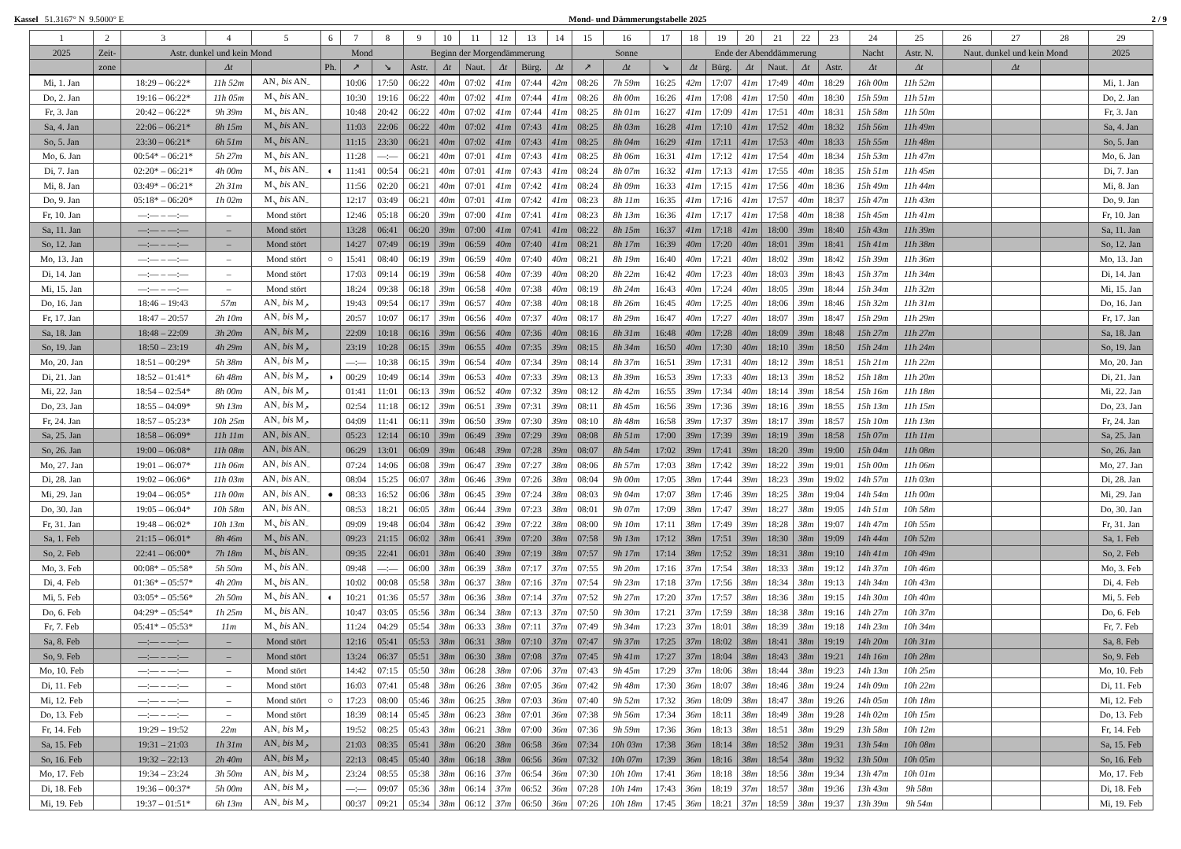Kassel 51.3167° N 9.5000° E Mond- und Dämmerungstabelle 2025 2 / 9
| 1 | 2 | 3 | 4 | 5 | 6 | 7 | 8 | 9 | 10 | 11 | 12 | 13 | 14 | 15 | 16 | 17 | 18 | 19 | 20 | 21 | 22 | 23 | 24 | 25 | 26 | 27 | 28 | 29 |
| --- | --- | --- | --- | --- | --- | --- | --- | --- | --- | --- | --- | --- | --- | --- | --- | --- | --- | --- | --- | --- | --- | --- | --- | --- | --- | --- | --- | --- |
| 2025 | Zeit- | Astr. dunkel und kein Mond | | | Mond | | | Beginn der Morgendämmerung | | | | | | Sonne | | | Ende der Abenddämmerung | | | | | | Nacht | Astr. N. | Naut. dunkel und kein Mond | | | 2025 |
| | zone | | Δt | | Ph. | ↗ | ↘ | Astr. | Δt | Naut. | Δt | Bürg. | Δt | ↗ | Δt | ↘ | Δt | Bürg. | Δt | Naut. | Δt | Astr. | Δt | Δt | | Δt | | |
| Mi, 1. Jan | | 18:29 – 06:22* | 11h 52m | AN<sub>+</sub> bis AN<sub>−</sub> | | 10:06 | 17:50 | 06:22 | 40m | 07:02 | 41m | 07:44 | 42m | 08:26 | 7h 59m | 16:25 | 42m | 17:07 | 41m | 17:49 | 40m | 18:29 | 16h 00m | 11h 52m | | | | Mi, 1. Jan |
| Do, 2. Jan | | 19:16 – 06:22* | 11h 05m | M<sub>↘</sub> bis AN<sub>−</sub> | | 10:30 | 19:16 | 06:22 | 40m | 07:02 | 41m | 07:44 | 41m | 08:26 | 8h 00m | 16:26 | 41m | 17:08 | 41m | 17:50 | 40m | 18:30 | 15h 59m | 11h 51m | | | | Do, 2. Jan |
| Fr, 3. Jan | | 20:42 – 06:22* | 9h 39m | M<sub>↘</sub> bis AN<sub>−</sub> | | 10:48 | 20:42 | 06:22 | 40m | 07:02 | 41m | 07:44 | 41m | 08:25 | 8h 01m | 16:27 | 41m | 17:09 | 41m | 17:51 | 40m | 18:31 | 15h 58m | 11h 50m | | | | Fr, 3. Jan |
| Sa, 4. Jan | | 22:06 – 06:21* | 8h 15m | M<sub>↘</sub> bis AN<sub>−</sub> | | 11:03 | 22:06 | 06:22 | 40m | 07:02 | 41m | 07:43 | 41m | 08:25 | 8h 03m | 16:28 | 41m | 17:10 | 41m | 17:52 | 40m | 18:32 | 15h 56m | 11h 49m | | | | Sa, 4. Jan |
| So, 5. Jan | | 23:30 – 06:21* | 6h 51m | M<sub>↘</sub> bis AN<sub>−</sub> | | 11:15 | 23:30 | 06:21 | 40m | 07:02 | 41m | 07:43 | 41m | 08:25 | 8h 04m | 16:29 | 41m | 17:11 | 41m | 17:53 | 40m | 18:33 | 15h 55m | 11h 48m | | | | So, 5. Jan |
| Mo, 6. Jan | | 00:54* – 06:21* | 5h 27m | M<sub>↘</sub> bis AN<sub>−</sub> | | 11:28 | —:— | 06:21 | 40m | 07:01 | 41m | 07:43 | 41m | 08:25 | 8h 06m | 16:31 | 41m | 17:12 | 41m | 17:54 | 40m | 18:34 | 15h 53m | 11h 47m | | | | Mo, 6. Jan |
| Di, 7. Jan | | 02:20* – 06:21* | 4h 00m | M<sub>↘</sub> bis AN<sub>−</sub> | ◐ | 11:41 | 00:54 | 06:21 | 40m | 07:01 | 41m | 07:43 | 41m | 08:24 | 8h 07m | 16:32 | 41m | 17:13 | 41m | 17:55 | 40m | 18:35 | 15h 51m | 11h 45m | | | | Di, 7. Jan |
| Mi, 8. Jan | | 03:49* – 06:21* | 2h 31m | M<sub>↘</sub> bis AN<sub>−</sub> | | 11:56 | 02:20 | 06:21 | 40m | 07:01 | 41m | 07:42 | 41m | 08:24 | 8h 09m | 16:33 | 41m | 17:15 | 41m | 17:56 | 40m | 18:36 | 15h 49m | 11h 44m | | | | Mi, 8. Jan |
| Do, 9. Jan | | 05:18* – 06:20* | 1h 02m | M<sub>↘</sub> bis AN<sub>−</sub> | | 12:17 | 03:49 | 06:21 | 40m | 07:01 | 41m | 07:42 | 41m | 08:23 | 8h 11m | 16:35 | 41m | 17:16 | 41m | 17:57 | 40m | 18:37 | 15h 47m | 11h 43m | | | | Do, 9. Jan |
| Fr, 10. Jan | | —:— – —:— | – | Mond stört | | 12:46 | 05:18 | 06:20 | 39m | 07:00 | 41m | 07:41 | 41m | 08:23 | 8h 13m | 16:36 | 41m | 17:17 | 41m | 17:58 | 40m | 18:38 | 15h 45m | 11h 41m | | | | Fr, 10. Jan |
| Sa, 11. Jan | | —:— – —:— | – | Mond stört | | 13:28 | 06:41 | 06:20 | 39m | 07:00 | 41m | 07:41 | 41m | 08:22 | 8h 15m | 16:37 | 41m | 17:18 | 41m | 18:00 | 39m | 18:40 | 15h 43m | 11h 39m | | | | Sa, 11. Jan |
| So, 12. Jan | | —:— – —:— | – | Mond stört | | 14:27 | 07:49 | 06:19 | 39m | 06:59 | 40m | 07:40 | 41m | 08:21 | 8h 17m | 16:39 | 40m | 17:20 | 40m | 18:01 | 39m | 18:41 | 15h 41m | 11h 38m | | | | So, 12. Jan |
| Mo, 13. Jan | | —:— – —:— | – | Mond stört | ○ | 15:41 | 08:40 | 06:19 | 39m | 06:59 | 40m | 07:40 | 40m | 08:21 | 8h 19m | 16:40 | 40m | 17:21 | 40m | 18:02 | 39m | 18:42 | 15h 39m | 11h 36m | | | | Mo, 13. Jan |
| Di, 14. Jan | | —:— – —:— | – | Mond stört | | 17:03 | 09:14 | 06:19 | 39m | 06:58 | 40m | 07:39 | 40m | 08:20 | 8h 22m | 16:42 | 40m | 17:23 | 40m | 18:03 | 39m | 18:43 | 15h 37m | 11h 34m | | | | Di, 14. Jan |
| Mi, 15. Jan | | —:— – —:— | – | Mond stört | | 18:24 | 09:38 | 06:18 | 39m | 06:58 | 40m | 07:38 | 40m | 08:19 | 8h 24m | 16:43 | 40m | 17:24 | 40m | 18:05 | 39m | 18:44 | 15h 34m | 11h 32m | | | | Mi, 15. Jan |
| Do, 16. Jan | | 18:46 – 19:43 | 57m | AN<sub>+</sub> bis M<sub>↗</sub> | | 19:43 | 09:54 | 06:17 | 39m | 06:57 | 40m | 07:38 | 40m | 08:18 | 8h 26m | 16:45 | 40m | 17:25 | 40m | 18:06 | 39m | 18:46 | 15h 32m | 11h 31m | | | | Do, 16. Jan |
| Fr, 17. Jan | | 18:47 – 20:57 | 2h 10m | AN<sub>+</sub> bis M<sub>↗</sub> | | 20:57 | 10:07 | 06:17 | 39m | 06:56 | 40m | 07:37 | 40m | 08:17 | 8h 29m | 16:47 | 40m | 17:27 | 40m | 18:07 | 39m | 18:47 | 15h 29m | 11h 29m | | | | Fr, 17. Jan |
| Sa, 18. Jan | | 18:48 – 22:09 | 3h 20m | AN<sub>+</sub> bis M<sub>↗</sub> | | 22:09 | 10:18 | 06:16 | 39m | 06:56 | 40m | 07:36 | 40m | 08:16 | 8h 31m | 16:48 | 40m | 17:28 | 40m | 18:09 | 39m | 18:48 | 15h 27m | 11h 27m | | | | Sa, 18. Jan |
| So, 19. Jan | | 18:50 – 23:19 | 4h 29m | AN<sub>+</sub> bis M<sub>↗</sub> | | 23:19 | 10:28 | 06:15 | 39m | 06:55 | 40m | 07:35 | 39m | 08:15 | 8h 34m | 16:50 | 40m | 17:30 | 40m | 18:10 | 39m | 18:50 | 15h 24m | 11h 24m | | | | So, 19. Jan |
| Mo, 20. Jan | | 18:51 – 00:29* | 5h 38m | AN<sub>+</sub> bis M<sub>↗</sub> | | —:— | 10:38 | 06:15 | 39m | 06:54 | 40m | 07:34 | 39m | 08:14 | 8h 37m | 16:51 | 39m | 17:31 | 40m | 18:12 | 39m | 18:51 | 15h 21m | 11h 22m | | | | Mo, 20. Jan |
| Di, 21. Jan | | 18:52 – 01:41* | 6h 48m | AN<sub>+</sub> bis M<sub>↗</sub> | ◑ | 00:29 | 10:49 | 06:14 | 39m | 06:53 | 40m | 07:33 | 39m | 08:13 | 8h 39m | 16:53 | 39m | 17:33 | 40m | 18:13 | 39m | 18:52 | 15h 18m | 11h 20m | | | | Di, 21. Jan |
| Mi, 22. Jan | | 18:54 – 02:54* | 8h 00m | AN<sub>+</sub> bis M<sub>↗</sub> | | 01:41 | 11:01 | 06:13 | 39m | 06:52 | 40m | 07:32 | 39m | 08:12 | 8h 42m | 16:55 | 39m | 17:34 | 40m | 18:14 | 39m | 18:54 | 15h 16m | 11h 18m | | | | Mi, 22. Jan |
| Do, 23. Jan | | 18:55 – 04:09* | 9h 13m | AN<sub>+</sub> bis M<sub>↗</sub> | | 02:54 | 11:18 | 06:12 | 39m | 06:51 | 39m | 07:31 | 39m | 08:11 | 8h 45m | 16:56 | 39m | 17:36 | 39m | 18:16 | 39m | 18:55 | 15h 13m | 11h 15m | | | | Do, 23. Jan |
| Fr, 24. Jan | | 18:57 – 05:23* | 10h 25m | AN<sub>+</sub> bis M<sub>↗</sub> | | 04:09 | 11:41 | 06:11 | 39m | 06:50 | 39m | 07:30 | 39m | 08:10 | 8h 48m | 16:58 | 39m | 17:37 | 39m | 18:17 | 39m | 18:57 | 15h 10m | 11h 13m | | | | Fr, 24. Jan |
| Sa, 25. Jan | | 18:58 – 06:09* | 11h 11m | AN<sub>+</sub> bis AN<sub>−</sub> | | 05:23 | 12:14 | 06:10 | 39m | 06:49 | 39m | 07:29 | 39m | 08:08 | 8h 51m | 17:00 | 39m | 17:39 | 39m | 18:19 | 39m | 18:58 | 15h 07m | 11h 11m | | | | Sa, 25. Jan |
| So, 26. Jan | | 19:00 – 06:08* | 11h 08m | AN<sub>+</sub> bis AN<sub>−</sub> | | 06:29 | 13:01 | 06:09 | 39m | 06:48 | 39m | 07:28 | 39m | 08:07 | 8h 54m | 17:02 | 39m | 17:41 | 39m | 18:20 | 39m | 19:00 | 15h 04m | 11h 08m | | | | So, 26. Jan |
| Mo, 27. Jan | | 19:01 – 06:07* | 11h 06m | AN<sub>+</sub> bis AN<sub>−</sub> | | 07:24 | 14:06 | 06:08 | 39m | 06:47 | 39m | 07:27 | 38m | 08:06 | 8h 57m | 17:03 | 38m | 17:42 | 39m | 18:22 | 39m | 19:01 | 15h 00m | 11h 06m | | | | Mo, 27. Jan |
| Di, 28. Jan | | 19:02 – 06:06* | 11h 03m | AN<sub>+</sub> bis AN<sub>−</sub> | | 08:04 | 15:25 | 06:07 | 38m | 06:46 | 39m | 07:26 | 38m | 08:04 | 9h 00m | 17:05 | 38m | 17:44 | 39m | 18:23 | 39m | 19:02 | 14h 57m | 11h 03m | | | | Di, 28. Jan |
| Mi, 29. Jan | | 19:04 – 06:05* | 11h 00m | AN<sub>+</sub> bis AN<sub>−</sub> | ● | 08:33 | 16:52 | 06:06 | 38m | 06:45 | 39m | 07:24 | 38m | 08:03 | 9h 04m | 17:07 | 38m | 17:46 | 39m | 18:25 | 38m | 19:04 | 14h 54m | 11h 00m | | | | Mi, 29. Jan |
| Do, 30. Jan | | 19:05 – 06:04* | 10h 58m | AN<sub>+</sub> bis AN<sub>−</sub> | | 08:53 | 18:21 | 06:05 | 38m | 06:44 | 39m | 07:23 | 38m | 08:01 | 9h 07m | 17:09 | 38m | 17:47 | 39m | 18:27 | 38m | 19:05 | 14h 51m | 10h 58m | | | | Do, 30. Jan |
| Fr, 31. Jan | | 19:48 – 06:02* | 10h 13m | M<sub>↘</sub> bis AN<sub>−</sub> | | 09:09 | 19:48 | 06:04 | 38m | 06:42 | 39m | 07:22 | 38m | 08:00 | 9h 10m | 17:11 | 38m | 17:49 | 39m | 18:28 | 38m | 19:07 | 14h 47m | 10h 55m | | | | Fr, 31. Jan |
| Sa, 1. Feb | | 21:15 – 06:01* | 8h 46m | M<sub>↘</sub> bis AN<sub>−</sub> | | 09:23 | 21:15 | 06:02 | 38m | 06:41 | 39m | 07:20 | 38m | 07:58 | 9h 13m | 17:12 | 38m | 17:51 | 39m | 18:30 | 38m | 19:09 | 14h 44m | 10h 52m | | | | Sa, 1. Feb |
| So, 2. Feb | | 22:41 – 06:00* | 7h 18m | M<sub>↘</sub> bis AN<sub>−</sub> | | 09:35 | 22:41 | 06:01 | 38m | 06:40 | 39m | 07:19 | 38m | 07:57 | 9h 17m | 17:14 | 38m | 17:52 | 39m | 18:31 | 38m | 19:10 | 14h 41m | 10h 49m | | | | So, 2. Feb |
| Mo, 3. Feb | | 00:08* – 05:58* | 5h 50m | M<sub>↘</sub> bis AN<sub>−</sub> | | 09:48 | —:— | 06:00 | 38m | 06:39 | 38m | 07:17 | 37m | 07:55 | 9h 20m | 17:16 | 37m | 17:54 | 38m | 18:33 | 38m | 19:12 | 14h 37m | 10h 46m | | | | Mo, 3. Feb |
| Di, 4. Feb | | 01:36* – 05:57* | 4h 20m | M<sub>↘</sub> bis AN<sub>−</sub> | | 10:02 | 00:08 | 05:58 | 38m | 06:37 | 38m | 07:16 | 37m | 07:54 | 9h 23m | 17:18 | 37m | 17:56 | 38m | 18:34 | 38m | 19:13 | 14h 34m | 10h 43m | | | | Di, 4. Feb |
| Mi, 5. Feb | | 03:05* – 05:56* | 2h 50m | M<sub>↘</sub> bis AN<sub>−</sub> | ◐ | 10:21 | 01:36 | 05:57 | 38m | 06:36 | 38m | 07:14 | 37m | 07:52 | 9h 27m | 17:20 | 37m | 17:57 | 38m | 18:36 | 38m | 19:15 | 14h 30m | 10h 40m | | | | Mi, 5. Feb |
| Do, 6. Feb | | 04:29* – 05:54* | 1h 25m | M<sub>↘</sub> bis AN<sub>−</sub> | | 10:47 | 03:05 | 05:56 | 38m | 06:34 | 38m | 07:13 | 37m | 07:50 | 9h 30m | 17:21 | 37m | 17:59 | 38m | 18:38 | 38m | 19:16 | 14h 27m | 10h 37m | | | | Do, 6. Feb |
| Fr, 7. Feb | | 05:41* – 05:53* | 11m | M<sub>↘</sub> bis AN<sub>−</sub> | | 11:24 | 04:29 | 05:54 | 38m | 06:33 | 38m | 07:11 | 37m | 07:49 | 9h 34m | 17:23 | 37m | 18:01 | 38m | 18:39 | 38m | 19:18 | 14h 23m | 10h 34m | | | | Fr, 7. Feb |
| Sa, 8. Feb | | —:— – —:— | – | Mond stört | | 12:16 | 05:41 | 05:53 | 38m | 06:31 | 38m | 07:10 | 37m | 07:47 | 9h 37m | 17:25 | 37m | 18:02 | 38m | 18:41 | 38m | 19:19 | 14h 20m | 10h 31m | | | | Sa, 8. Feb |
| So, 9. Feb | | —:— – —:— | – | Mond stört | | 13:24 | 06:37 | 05:51 | 38m | 06:30 | 38m | 07:08 | 37m | 07:45 | 9h 41m | 17:27 | 37m | 18:04 | 38m | 18:43 | 38m | 19:21 | 14h 16m | 10h 28m | | | | So, 9. Feb |
| Mo, 10. Feb | | —:— – —:— | – | Mond stört | | 14:42 | 07:15 | 05:50 | 38m | 06:28 | 38m | 07:06 | 37m | 07:43 | 9h 45m | 17:29 | 37m | 18:06 | 38m | 18:44 | 38m | 19:23 | 14h 13m | 10h 25m | | | | Mo, 10. Feb |
| Di, 11. Feb | | —:— – —:— | – | Mond stört | | 16:03 | 07:41 | 05:48 | 38m | 06:26 | 38m | 07:05 | 36m | 07:42 | 9h 48m | 17:30 | 36m | 18:07 | 38m | 18:46 | 38m | 19:24 | 14h 09m | 10h 22m | | | | Di, 11. Feb |
| Mi, 12. Feb | | —:— – —:— | – | Mond stört | ○ | 17:23 | 08:00 | 05:46 | 38m | 06:25 | 38m | 07:03 | 36m | 07:40 | 9h 52m | 17:32 | 36m | 18:09 | 38m | 18:47 | 38m | 19:26 | 14h 05m | 10h 18m | | | | Mi, 12. Feb |
| Do, 13. Feb | | —:— – —:— | – | Mond stört | | 18:39 | 08:14 | 05:45 | 38m | 06:23 | 38m | 07:01 | 36m | 07:38 | 9h 56m | 17:34 | 36m | 18:11 | 38m | 18:49 | 38m | 19:28 | 14h 02m | 10h 15m | | | | Do, 13. Feb |
| Fr, 14. Feb | | 19:29 – 19:52 | 22m | AN<sub>+</sub> bis M<sub>↗</sub> | | 19:52 | 08:25 | 05:43 | 38m | 06:21 | 38m | 07:00 | 36m | 07:36 | 9h 59m | 17:36 | 36m | 18:13 | 38m | 18:51 | 38m | 19:29 | 13h 58m | 10h 12m | | | | Fr, 14. Feb |
| Sa, 15. Feb | | 19:31 – 21:03 | 1h 31m | AN<sub>+</sub> bis M<sub>↗</sub> | | 21:03 | 08:35 | 05:41 | 38m | 06:20 | 38m | 06:58 | 36m | 07:34 | 10h 03m | 17:38 | 36m | 18:14 | 38m | 18:52 | 38m | 19:31 | 13h 54m | 10h 08m | | | | Sa, 15. Feb |
| So, 16. Feb | | 19:32 – 22:13 | 2h 40m | AN<sub>+</sub> bis M<sub>↗</sub> | | 22:13 | 08:45 | 05:40 | 38m | 06:18 | 38m | 06:56 | 36m | 07:32 | 10h 07m | 17:39 | 36m | 18:16 | 38m | 18:54 | 38m | 19:32 | 13h 50m | 10h 05m | | | | So, 16. Feb |
| Mo, 17. Feb | | 19:34 – 23:24 | 3h 50m | AN<sub>+</sub> bis M<sub>↗</sub> | | 23:24 | 08:55 | 05:38 | 38m | 06:16 | 37m | 06:54 | 36m | 07:30 | 10h 10m | 17:41 | 36m | 18:18 | 38m | 18:56 | 38m | 19:34 | 13h 47m | 10h 01m | | | | Mo, 17. Feb |
| Di, 18. Feb | | 19:36 – 00:37* | 5h 00m | AN<sub>+</sub> bis M<sub>↗</sub> | | —:— | 09:07 | 05:36 | 38m | 06:14 | 37m | 06:52 | 36m | 07:28 | 10h 14m | 17:43 | 36m | 18:19 | 37m | 18:57 | 38m | 19:36 | 13h 43m | 9h 58m | | | | Di, 18. Feb |
| Mi, 19. Feb | | 19:37 – 01:51* | 6h 13m | AN<sub>+</sub> bis M<sub>↗</sub> | | 00:37 | 09:21 | 05:34 | 38m | 06:12 | 37m | 06:50 | 36m | 07:26 | 10h 18m | 17:45 | 36m | 18:21 | 37m | 18:59 | 38m | 19:37 | 13h 39m | 9h 54m | | | | Mi, 19. Feb |